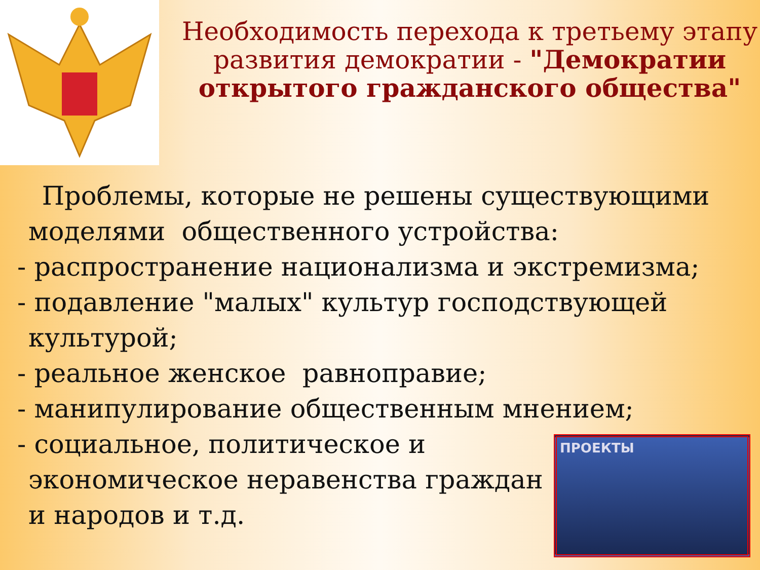Необходимость перехода к третьему этапу развития демократии - "Демократии открытого гражданского общества"
Проблемы, которые не решены существующими
моделями общественного устройства:
- распространение национализма и экстремизма;
- подавление "малых" культур господствующей
культурой;
- реальное женское равноправие;
- манипулирование общественным мнением;
- социальное, политическое и
экономическое неравенства граждан
и народов и т.д.
ПРОЕКТЫ